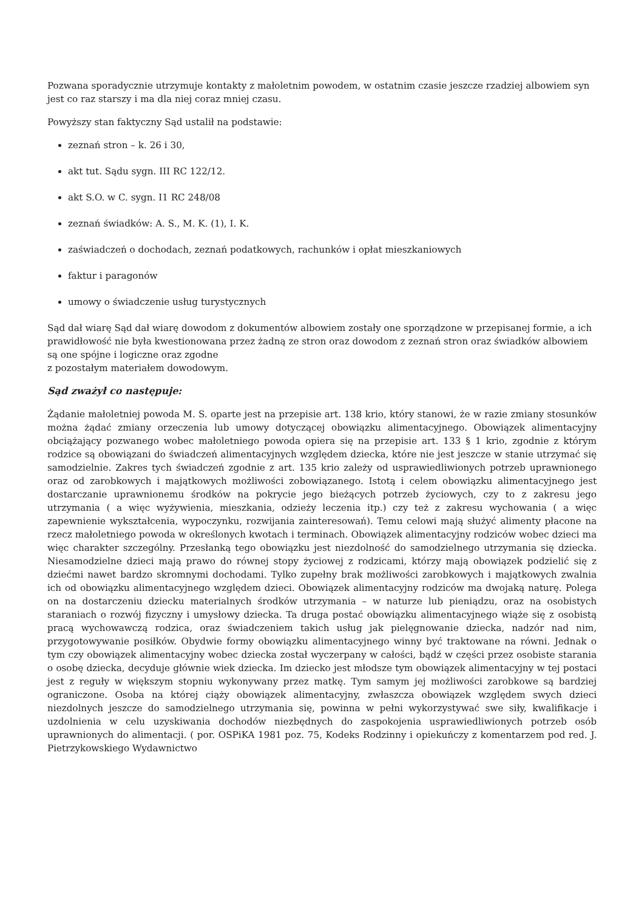Pozwana sporadycznie utrzymuje kontakty z małoletnim powodem, w ostatnim czasie jeszcze rzadziej albowiem syn jest co raz starszy i ma dla niej coraz mniej czasu.
Powyższy stan faktyczny Sąd ustalił na podstawie:
zeznań stron – k. 26 i 30,
akt tut. Sądu sygn. III RC 122/12.
akt S.O. w C. sygn. I1 RC 248/08
zeznań świadków: A. S., M. K. (1), I. K.
zaświadczeń o dochodach, zeznań podatkowych, rachunków i opłat mieszkaniowych
faktur i paragonów
umowy o świadczenie usług turystycznych
Sąd dał wiarę Sąd dał wiarę dowodom z dokumentów albowiem zostały one sporządzone w przepisanej formie, a ich prawidłowość nie była kwestionowana przez żadną ze stron oraz dowodom z zeznań stron oraz świadków albowiem są one spójne i logiczne oraz zgodne
z pozostałym materiałem dowodowym.
Sąd zważył co następuje:
Żądanie małoletniej powoda M. S. oparte jest na przepisie art. 138 krio, który stanowi, że w razie zmiany stosunków można żądać zmiany orzeczenia lub umowy dotyczącej obowiązku alimentacyjnego. Obowiązek alimentacyjny obciążający pozwanego wobec małoletniego powoda opiera się na przepisie art. 133 § 1 krio, zgodnie z którym rodzice są obowiązani do świadczeń alimentacyjnych względem dziecka, które nie jest jeszcze w stanie utrzymać się samodzielnie. Zakres tych świadczeń zgodnie z art. 135 krio zależy od usprawiedliwionych potrzeb uprawnionego oraz od zarobkowych i majątkowych możliwości zobowiązanego. Istotą i celem obowiązku alimentacyjnego jest dostarczanie uprawnionemu środków na pokrycie jego bieżących potrzeb życiowych, czy to z zakresu jego utrzymania ( a więc wyżywienia, mieszkania, odzieży leczenia itp.) czy też z zakresu wychowania ( a więc zapewnienie wykształcenia, wypoczynku, rozwijania zainteresowań). Temu celowi mają służyć alimenty płacone na rzecz małoletniego powoda w określonych kwotach i terminach. Obowiązek alimentacyjny rodziców wobec dzieci ma więc charakter szczególny. Przesłanką tego obowiązku jest niezdolność do samodzielnego utrzymania się dziecka. Niesamodzielne dzieci mają prawo do równej stopy życiowej z rodzicami, którzy mają obowiązek podzielić się z dziećmi nawet bardzo skromnymi dochodami. Tylko zupełny brak możliwości zarobkowych i majątkowych zwalnia ich od obowiązku alimentacyjnego względem dzieci. Obowiązek alimentacyjny rodziców ma dwojaką naturę. Polega on na dostarczeniu dziecku materialnych środków utrzymania – w naturze lub pieniądzu, oraz na osobistych staraniach o rozwój fizyczny i umysłowy dziecka. Ta druga postać obowiązku alimentacyjnego wiąże się z osobistą pracą wychowawczą rodzica, oraz świadczeniem takich usług jak pielęgnowanie dziecka, nadzór nad nim, przygotowywanie posiłków. Obydwie formy obowiązku alimentacyjnego winny być traktowane na równi. Jednak o tym czy obowiązek alimentacyjny wobec dziecka został wyczerpany w całości, bądź w części przez osobiste starania o osobę dziecka, decyduje głównie wiek dziecka. Im dziecko jest młodsze tym obowiązek alimentacyjny w tej postaci jest z reguły w większym stopniu wykonywany przez matkę. Tym samym jej możliwości zarobkowe są bardziej ograniczone. Osoba na której ciąży obowiązek alimentacyjny, zwłaszcza obowiązek względem swych dzieci niezdolnych jeszcze do samodzielnego utrzymania się, powinna w pełni wykorzystywać swe siły, kwalifikacje i uzdolnienia w celu uzyskiwania dochodów niezbędnych do zaspokojenia usprawiedliwionych potrzeb osób uprawnionych do alimentacji. ( por. OSPiKA 1981 poz. 75, Kodeks Rodzinny i opiekuńczy z komentarzem pod red. J. Pietrzykowskiego Wydawnictwo